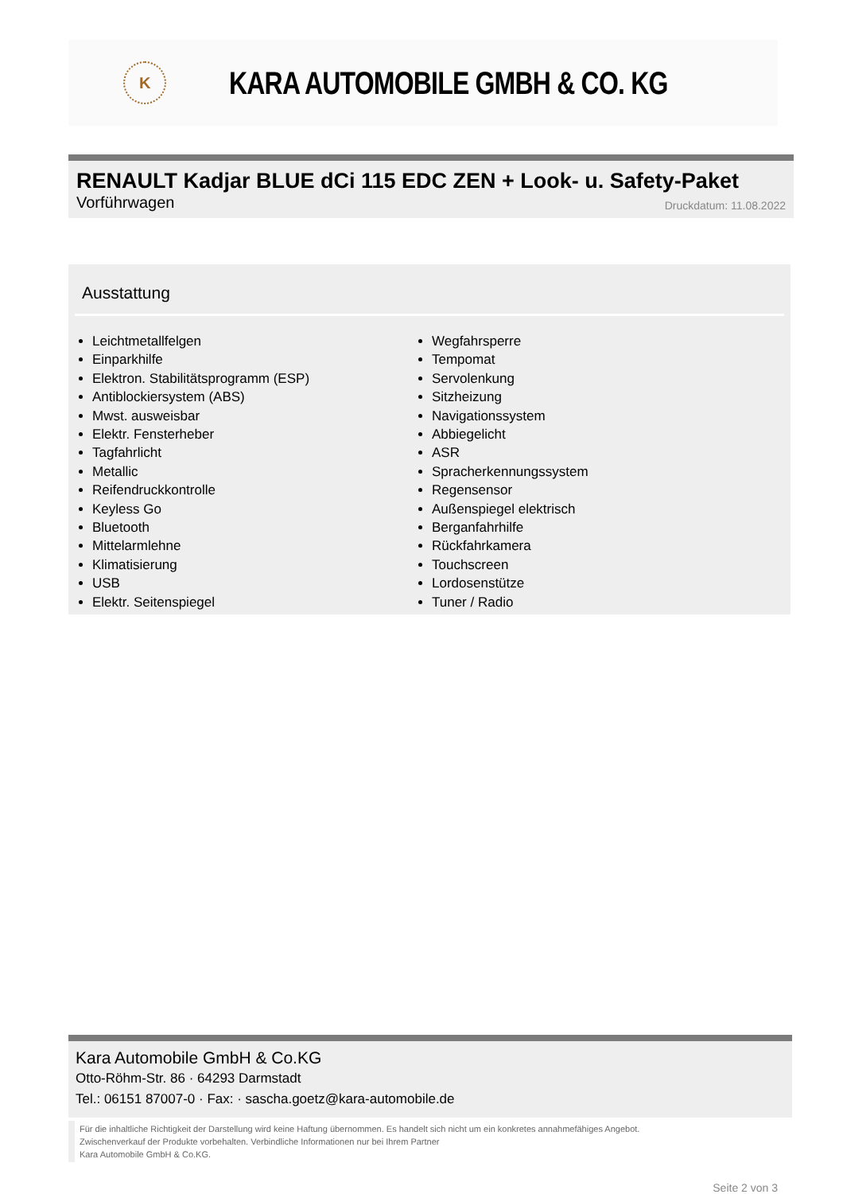K
KARA AUTOMOBILE GMBH & CO. KG
RENAULT Kadjar BLUE dCi 115 EDC ZEN + Look- u. Safety-Paket
Vorführwagen Druckdatum: 11.08.2022
Ausstattung
Leichtmetallfelgen
Einparkhilfe
Elektron. Stabilitätsprogramm (ESP)
Antiblockiersystem (ABS)
Mwst. ausweisbar
Elektr. Fensterheber
Tagfahrlicht
Metallic
Reifendruckkontrolle
Keyless Go
Bluetooth
Mittelarmlehne
Klimatisierung
USB
Elektr. Seitenspiegel
Wegfahrsperre
Tempomat
Servolenkung
Sitzheizung
Navigationssystem
Abbiegelicht
ASR
Spracherkennungssystem
Regensensor
Außenspiegel elektrisch
Berganfahrhilfe
Rückfahrkamera
Touchscreen
Lordosenstütze
Tuner / Radio
Kara Automobile GmbH & Co.KG
Otto-Röhm-Str. 86 · 64293 Darmstadt
Tel.: 06151 87007-0 · Fax: · sascha.goetz@kara-automobile.de
Für die inhaltliche Richtigkeit der Darstellung wird keine Haftung übernommen. Es handelt sich nicht um ein konkretes annahmefähiges Angebot.
Zwischenverkauf der Produkte vorbehalten. Verbindliche Informationen nur bei Ihrem Partner
Kara Automobile GmbH & Co.KG.
Seite 2 von 3